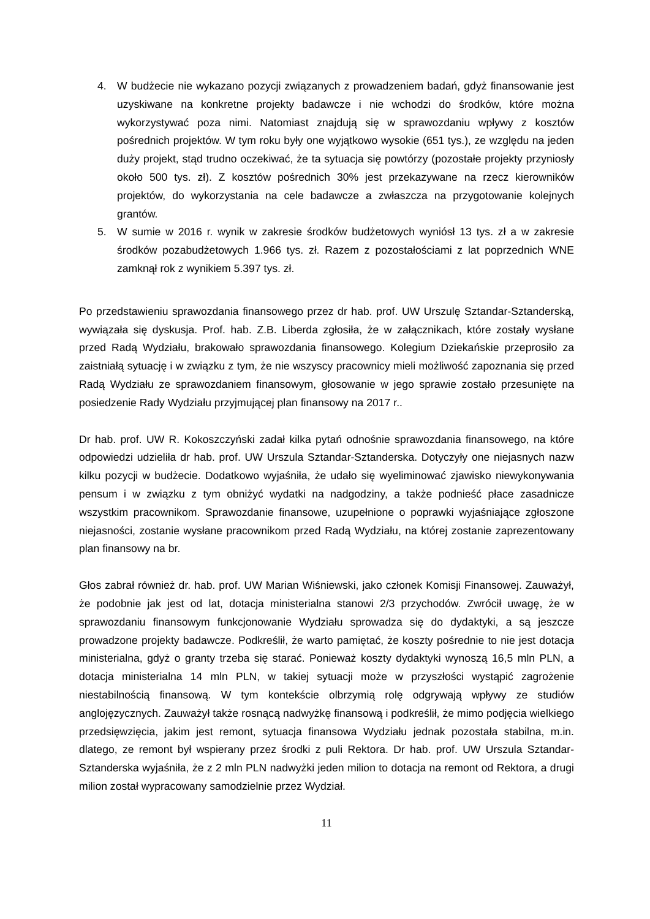4. W budżecie nie wykazano pozycji związanych z prowadzeniem badań, gdyż finansowanie jest uzyskiwane na konkretne projekty badawcze i nie wchodzi do środków, które można wykorzystywać poza nimi. Natomiast znajdują się w sprawozdaniu wpływy z kosztów pośrednich projektów. W tym roku były one wyjątkowo wysokie (651 tys.), ze względu na jeden duży projekt, stąd trudno oczekiwać, że ta sytuacja się powtórzy (pozostałe projekty przyniosły około 500 tys. zł). Z kosztów pośrednich 30% jest przekazywane na rzecz kierowników projektów, do wykorzystania na cele badawcze a zwłaszcza na przygotowanie kolejnych grantów.
5. W sumie w 2016 r. wynik w zakresie środków budżetowych wyniósł 13 tys. zł a w zakresie środków pozabudżetowych 1.966 tys. zł. Razem z pozostałościami z lat poprzednich WNE zamknął rok z wynikiem 5.397 tys. zł.
Po przedstawieniu sprawozdania finansowego przez dr hab. prof. UW Urszulę Sztandar-Sztanderską, wywiązała się dyskusja. Prof. hab. Z.B. Liberda zgłosiła, że w załącznikach, które zostały wysłane przed Radą Wydziału, brakowało sprawozdania finansowego. Kolegium Dziekańskie przeprosiło za zaistniałą sytuację i w związku z tym, że nie wszyscy pracownicy mieli możliwość zapoznania się przed Radą Wydziału ze sprawozdaniem finansowym, głosowanie w jego sprawie zostało przesunięte na posiedzenie Rady Wydziału przyjmującej plan finansowy na 2017 r..
Dr hab. prof. UW R. Kokoszczyński zadał kilka pytań odnośnie sprawozdania finansowego, na które odpowiedzi udzieliła dr hab. prof. UW Urszula Sztandar-Sztanderska. Dotyczyły one niejasnych nazw kilku pozycji w budżecie. Dodatkowo wyjaśniła, że udało się wyeliminować zjawisko niewykonywania pensum i w związku z tym obniżyć wydatki na nadgodziny, a także podnieść płace zasadnicze wszystkim pracownikom. Sprawozdanie finansowe, uzupełnione o poprawki wyjaśniające zgłoszone niejasności, zostanie wysłane pracownikom przed Radą Wydziału, na której zostanie zaprezentowany plan finansowy na br.
Głos zabrał również dr. hab. prof. UW Marian Wiśniewski, jako członek Komisji Finansowej. Zauważył, że podobnie jak jest od lat, dotacja ministerialna stanowi 2/3 przychodów. Zwrócił uwagę, że w sprawozdaniu finansowym funkcjonowanie Wydziału sprowadza się do dydaktyki, a są jeszcze prowadzone projekty badawcze. Podkreślił, że warto pamiętać, że koszty pośrednie to nie jest dotacja ministerialna, gdyż o granty trzeba się starać. Ponieważ koszty dydaktyki wynoszą 16,5 mln PLN, a dotacja ministerialna 14 mln PLN, w takiej sytuacji może w przyszłości wystąpić zagrożenie niestabilnością finansową. W tym kontekście olbrzymią rolę odgrywają wpływy ze studiów anglojęzycznych. Zauważył także rosnącą nadwyżkę finansową i podkreślił, że mimo podjęcia wielkiego przedsięwzięcia, jakim jest remont, sytuacja finansowa Wydziału jednak pozostała stabilna, m.in. dlatego, ze remont był wspierany przez środki z puli Rektora. Dr hab. prof. UW Urszula Sztandar-Sztanderska wyjaśniła, że z 2 mln PLN nadwyżki jeden milion to dotacja na remont od Rektora, a drugi milion został wypracowany samodzielnie przez Wydział.
11